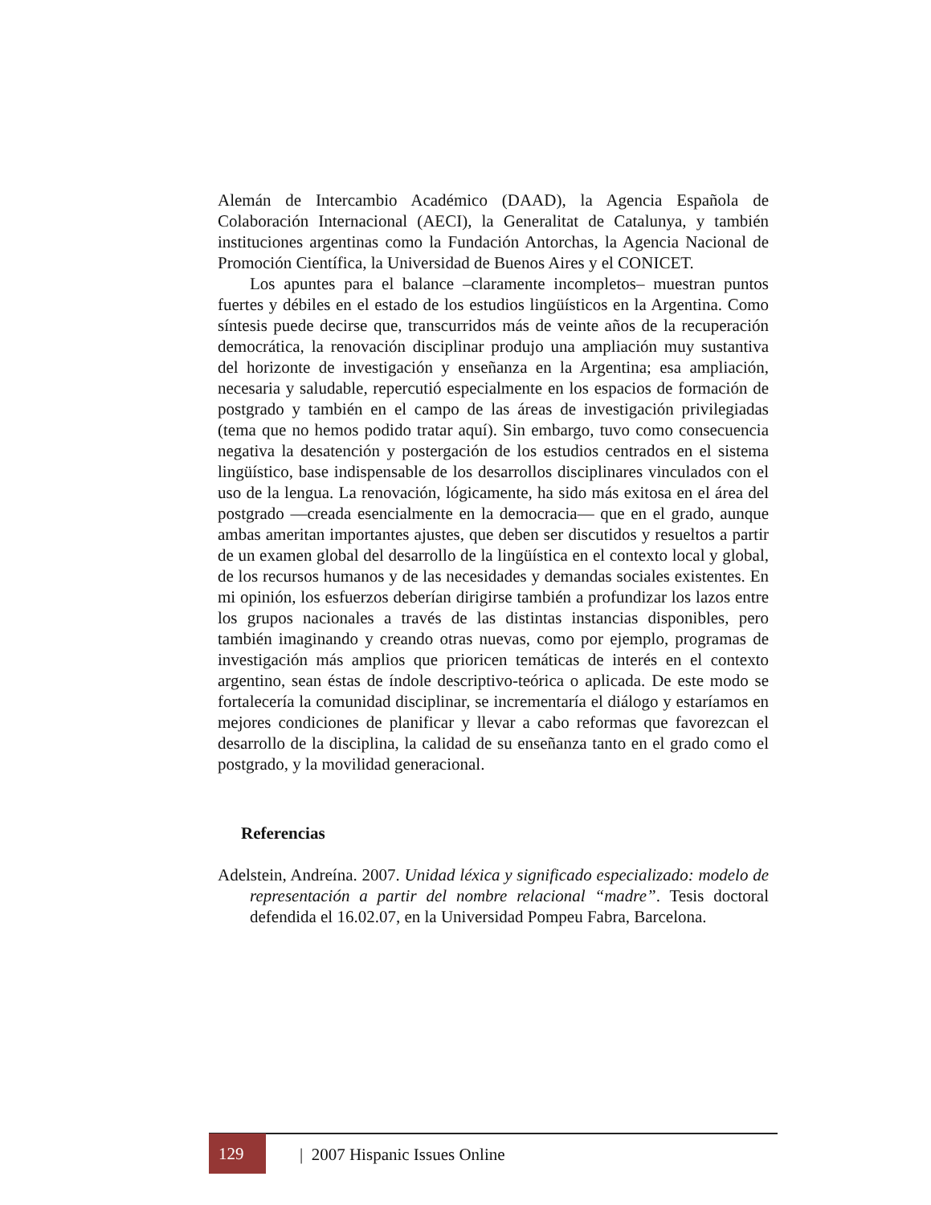Alemán de Intercambio Académico (DAAD), la Agencia Española de Colaboración Internacional (AECI), la Generalitat de Catalunya, y también instituciones argentinas como la Fundación Antorchas, la Agencia Nacional de Promoción Científica, la Universidad de Buenos Aires y el CONICET.
Los apuntes para el balance –claramente incompletos– muestran puntos fuertes y débiles en el estado de los estudios lingüísticos en la Argentina. Como síntesis puede decirse que, transcurridos más de veinte años de la recuperación democrática, la renovación disciplinar produjo una ampliación muy sustantiva del horizonte de investigación y enseñanza en la Argentina; esa ampliación, necesaria y saludable, repercutió especialmente en los espacios de formación de postgrado y también en el campo de las áreas de investigación privilegiadas (tema que no hemos podido tratar aquí). Sin embargo, tuvo como consecuencia negativa la desatención y postergación de los estudios centrados en el sistema lingüístico, base indispensable de los desarrollos disciplinares vinculados con el uso de la lengua. La renovación, lógicamente, ha sido más exitosa en el área del postgrado —creada esencialmente en la democracia— que en el grado, aunque ambas ameritan importantes ajustes, que deben ser discutidos y resueltos a partir de un examen global del desarrollo de la lingüística en el contexto local y global, de los recursos humanos y de las necesidades y demandas sociales existentes. En mi opinión, los esfuerzos deberían dirigirse también a profundizar los lazos entre los grupos nacionales a través de las distintas instancias disponibles, pero también imaginando y creando otras nuevas, como por ejemplo, programas de investigación más amplios que prioricen temáticas de interés en el contexto argentino, sean éstas de índole descriptivo-teórica o aplicada. De este modo se fortalecería la comunidad disciplinar, se incrementaría el diálogo y estaríamos en mejores condiciones de planificar y llevar a cabo reformas que favorezcan el desarrollo de la disciplina, la calidad de su enseñanza tanto en el grado como el postgrado, y la movilidad generacional.
Referencias
Adelstein, Andreína. 2007. Unidad léxica y significado especializado: modelo de representación a partir del nombre relacional “madre”. Tesis doctoral defendida el 16.02.07, en la Universidad Pompeu Fabra, Barcelona.
129 | 2007 Hispanic Issues Online